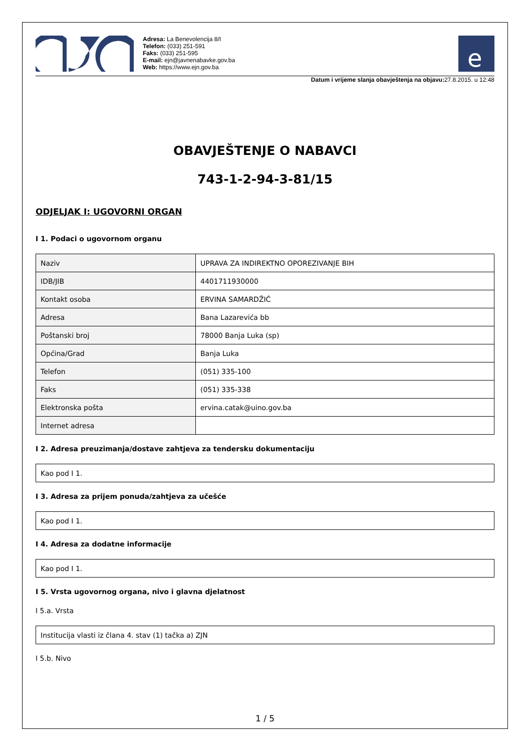Adresa: La Benevolencija 8/I
Telefon: (033) 251-591
Faks: (033) 251-595
E-mail: ejn@javnenabavke.gov.ba
Web: https://www.ejn.gov.ba
e
Datum i vrijeme slanja obavještenja na objavu: 27.8.2015. u 12:48
OBAVJEŠTENJE O NABAVCI
743-1-2-94-3-81/15
ODJELJAK I: UGOVORNI ORGAN
I 1. Podaci o ugovornom organu
| Naziv | UPRAVA ZA INDIREKTNO OPOREZIVANJE BIH |
| IDB/JIB | 4401711930000 |
| Kontakt osoba | ERVINA SAMARDŽIĆ |
| Adresa | Bana Lazarevića bb |
| Poštanski broj | 78000 Banja Luka (sp) |
| Općina/Grad | Banja Luka |
| Telefon | (051) 335-100 |
| Faks | (051) 335-338 |
| Elektronska pošta | ervina.catak@uino.gov.ba |
| Internet adresa | |
I 2. Adresa preuzimanja/dostave zahtjeva za tendersku dokumentaciju
| Kao pod I 1. |
I 3. Adresa za prijem ponuda/zahtjeva za učešće
| Kao pod I 1. |
I 4. Adresa za dodatne informacije
| Kao pod I 1. |
I 5. Vrsta ugovornog organa, nivo i glavna djelatnost
I 5.a. Vrsta
| Institucija vlasti iz člana 4. stav (1) tačka a) ZJN |
I 5.b. Nivo
1 / 5